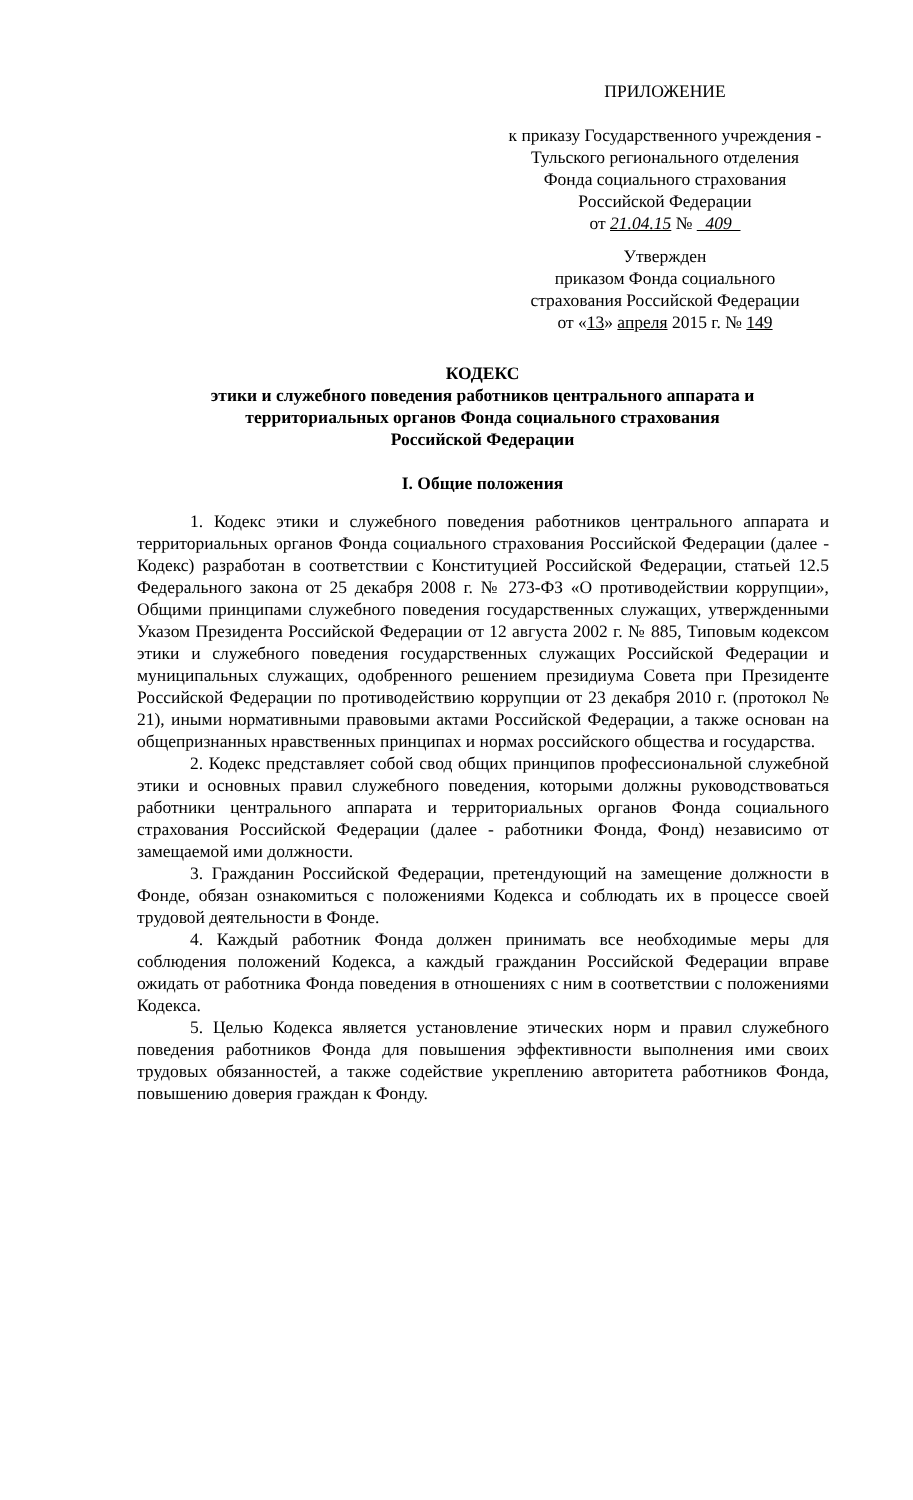ПРИЛОЖЕНИЕ
к приказу Государственного учреждения -
Тульского регионального отделения
Фонда социального страхования
Российской Федерации
от 21.04.15 № 409
Утвержден
приказом Фонда социального
страхования Российской Федерации
от «13» апреля 2015 г. № 149
КОДЕКС
этики и служебного поведения работников центрального аппарата и
территориальных органов Фонда социального страхования
Российской Федерации
I. Общие положения
1. Кодекс этики и служебного поведения работников центрального аппарата и территориальных органов Фонда социального страхования Российской Федерации (далее - Кодекс) разработан в соответствии с Конституцией Российской Федерации, статьей 12.5 Федерального закона от 25 декабря 2008 г. № 273-ФЗ «О противодействии коррупции», Общими принципами служебного поведения государственных служащих, утвержденными Указом Президента Российской Федерации от 12 августа 2002 г. № 885, Типовым кодексом этики и служебного поведения государственных служащих Российской Федерации и муниципальных служащих, одобренного решением президиума Совета при Президенте Российской Федерации по противодействию коррупции от 23 декабря 2010 г. (протокол № 21), иными нормативными правовыми актами Российской Федерации, а также основан на общепризнанных нравственных принципах и нормах российского общества и государства.
2. Кодекс представляет собой свод общих принципов профессиональной служебной этики и основных правил служебного поведения, которыми должны руководствоваться работники центрального аппарата и территориальных органов Фонда социального страхования Российской Федерации (далее - работники Фонда, Фонд) независимо от замещаемой ими должности.
3. Гражданин Российской Федерации, претендующий на замещение должности в Фонде, обязан ознакомиться с положениями Кодекса и соблюдать их в процессе своей трудовой деятельности в Фонде.
4. Каждый работник Фонда должен принимать все необходимые меры для соблюдения положений Кодекса, а каждый гражданин Российской Федерации вправе ожидать от работника Фонда поведения в отношениях с ним в соответствии с положениями Кодекса.
5. Целью Кодекса является установление этических норм и правил служебного поведения работников Фонда для повышения эффективности выполнения ими своих трудовых обязанностей, а также содействие укреплению авторитета работников Фонда, повышению доверия граждан к Фонду.